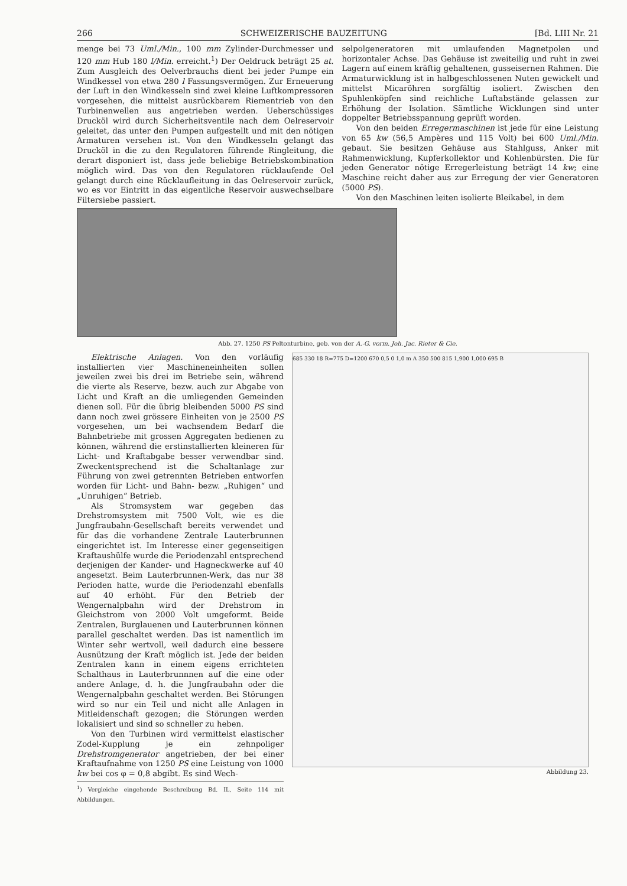266 SCHWEIZERISCHE BAUZEITUNG [Bd. LIII Nr. 21
menge bei 73 Uml./Min., 100 mm Zylinder-Durchmesser und 120 mm Hub 180 l/Min. erreicht.<sup>1</sup>) Der Oeldruck beträgt 25 at. Zum Ausgleich des Oelverbrauchs dient bei jeder Pumpe ein Windkessel von etwa 280 l Fassungsvermögen. Zur Erneuerung der Luft in den Windkesseln sind zwei kleine Luftkompressoren vorgesehen, die mittelst ausrückbarem Riementrieb von den Turbinenwellen aus angetrieben werden. Ueberschüssiges Drucköl wird durch Sicherheitsventile nach dem Oelreservoir geleitet, das unter den Pumpen aufgestellt und mit den nötigen Armaturen versehen ist. Von den Windkesseln gelangt das Drucköl in die zu den Regulatoren führende Ringleitung, die derart disponiert ist, dass jede beliebige Betriebskombination möglich wird. Das von den Regulatoren rücklaufende Oel gelangt durch eine Rücklaufleitung in das Oelreservoir zurück, wo es vor Eintritt in das eigentliche Reservoir auswechselbare Filtersiebe passiert.
selpolgeneratoren mit umlaufenden Magnetpolen und horizontaler Achse. Das Gehäuse ist zweiteilig und ruht in zwei Lagern auf einem kräftig gehaltenen, gusseisernen Rahmen. Die Armaturwicklung ist in halbgeschlossenen Nuten gewickelt und mittelst Micaröhren sorgfältig isoliert. Zwischen den Spuhlenköpfen sind reichliche Luftabstände gelassen zur Erhöhung der Isolation. Sämtliche Wicklungen sind unter doppelter Betriebsspannung geprüft worden.
Von den beiden Erregermaschinen ist jede für eine Leistung von 65 kw (56,5 Ampères und 115 Volt) bei 600 Uml./Min. gebaut. Sie besitzen Gehäuse aus Stahlguss, Anker mit Rahmenwicklung, Kupferkollektor und Kohlenbürsten. Die für jeden Generator nötige Erregerleistung beträgt 14 kw; eine Maschine reicht daher aus zur Erregung der vier Generatoren (5000 PS).
Von den Maschinen leiten isolierte Bleikabel, in dem
Abb. 27. 1250 PS Peltonturbine, geb. von der A.-G. vorm. Joh. Jac. Rieter & Cie.
Elektrische Anlagen. Von den vorläufig installierten vier Maschineneinheiten sollen jeweilen zwei bis drei im Betriebe sein, während die vierte als Reserve, bezw. auch zur Abgabe von Licht und Kraft an die umliegenden Gemeinden dienen soll. Für die übrig bleibenden 5000 PS sind dann noch zwei grössere Einheiten von je 2500 PS vorgesehen, um bei wachsendem Bedarf die Bahnbetriebe mit grossen Aggregaten bedienen zu können, während die erstinstallierten kleineren für Licht- und Kraftabgabe besser verwendbar sind. Zweckentsprechend ist die Schaltanlage zur Führung von zwei getrennten Betrieben entworfen worden für Licht- und Bahn- bezw. „Ruhigen“ und „Unruhigen“ Betrieb.
Als Stromsystem war gegeben das Drehstromsystem mit 7500 Volt, wie es die Jungfraubahn-Gesellschaft bereits verwendet und für das die vorhandene Zentrale Lauterbrunnen eingerichtet ist. Im Interesse einer gegenseitigen Kraftaushülfe wurde die Periodenzahl entsprechend derjenigen der Kander- und Hagneckwerke auf 40 angesetzt. Beim Lauterbrunnen-Werk, das nur 38 Perioden hatte, wurde die Periodenzahl ebenfalls auf 40 erhöht. Für den Betrieb der Wengernalpbahn wird der Drehstrom in Gleichstrom von 2000 Volt umgeformt. Beide Zentralen, Burglauenen und Lauterbrunnen können parallel geschaltet werden. Das ist namentlich im Winter sehr wertvoll, weil dadurch eine bessere Ausnützung der Kraft möglich ist. Jede der beiden Zentralen kann in einem eigens errichteten Schalthaus in Lauterbrunnnen auf die eine oder andere Anlage, d. h. die Jungfraubahn oder die Wengernalpbahn geschaltet werden. Bei Störungen wird so nur ein Teil und nicht alle Anlagen in Mitleidenschaft gezogen; die Störungen werden lokalisiert und sind so schneller zu heben.
Von den Turbinen wird vermittelst elastischer Zodel-Kupplung je ein zehnpoliger Drehstromgenerator angetrieben, der bei einer Kraftaufnahme von 1250 PS eine Leistung von 1000 kw bei cos φ = 0,8 abgibt. Es sind Wech-
<sup>1</sup>) Vergleiche eingehende Beschreibung Bd. IL, Seite 114 mit Abbildungen.
685 330 18 R=775 D=1200 670 0,5 0 1,0 m A 350 500 815 1,900 1,000 695 B
Abbildung 23.